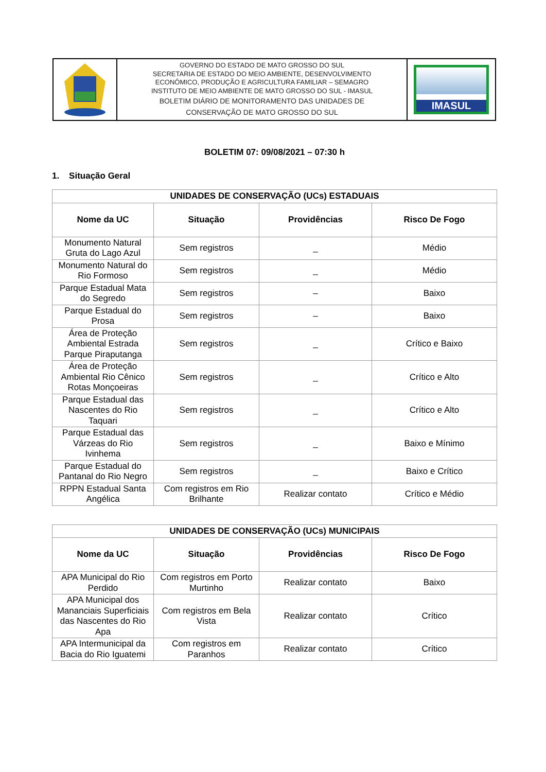GOVERNO DO ESTADO DE MATO GROSSO DO SUL
SECRETARIA DE ESTADO DO MEIO AMBIENTE, DESENVOLVIMENTO
ECONÔMICO, PRODUÇÃO E AGRICULTURA FAMILIAR – SEMAGRO
INSTITUTO DE MEIO AMBIENTE DE MATO GROSSO DO SUL - IMASUL
BOLETIM DIÁRIO DE MONITORAMENTO DAS UNIDADES DE
CONSERVAÇÃO DE MATO GROSSO DO SUL
IMASUL
BOLETIM 07: 09/08/2021 – 07:30 h
1. Situação Geral
| UNIDADES DE CONSERVAÇÃO (UCs) ESTADUAIS | | | |
| --- | --- | --- | --- |
| Nome da UC | Situação | Providências | Risco De Fogo |
| Monumento Natural Gruta do Lago Azul | Sem registros | _ | Médio |
| Monumento Natural do Rio Formoso | Sem registros | _ | Médio |
| Parque Estadual Mata do Segredo | Sem registros | – | Baixo |
| Parque Estadual do Prosa | Sem registros | – | Baixo |
| Área de Proteção Ambiental Estrada Parque Piraputanga | Sem registros | _ | Crítico e Baixo |
| Área de Proteção Ambiental Rio Cênico Rotas Monçoeiras | Sem registros | _ | Crítico e Alto |
| Parque Estadual das Nascentes do Rio Taquari | Sem registros | _ | Crítico e Alto |
| Parque Estadual das Várzeas do Rio Ivinhema | Sem registros | _ | Baixo e Mínimo |
| Parque Estadual do Pantanal do Rio Negro | Sem registros | _ | Baixo e Crítico |
| RPPN Estadual Santa Angélica | Com registros em Rio Brilhante | Realizar contato | Crítico e Médio |
| UNIDADES DE CONSERVAÇÃO (UCs) MUNICIPAIS | | | |
| --- | --- | --- | --- |
| Nome da UC | Situação | Providências | Risco De Fogo |
| APA Municipal do Rio Perdido | Com registros em Porto Murtinho | Realizar contato | Baixo |
| APA Municipal dos Mananciais Superficiais das Nascentes do Rio Apa | Com registros em Bela Vista | Realizar contato | Crítico |
| APA Intermunicipal da Bacia do Rio Iguatemi | Com registros em Paranhos | Realizar contato | Crítico |